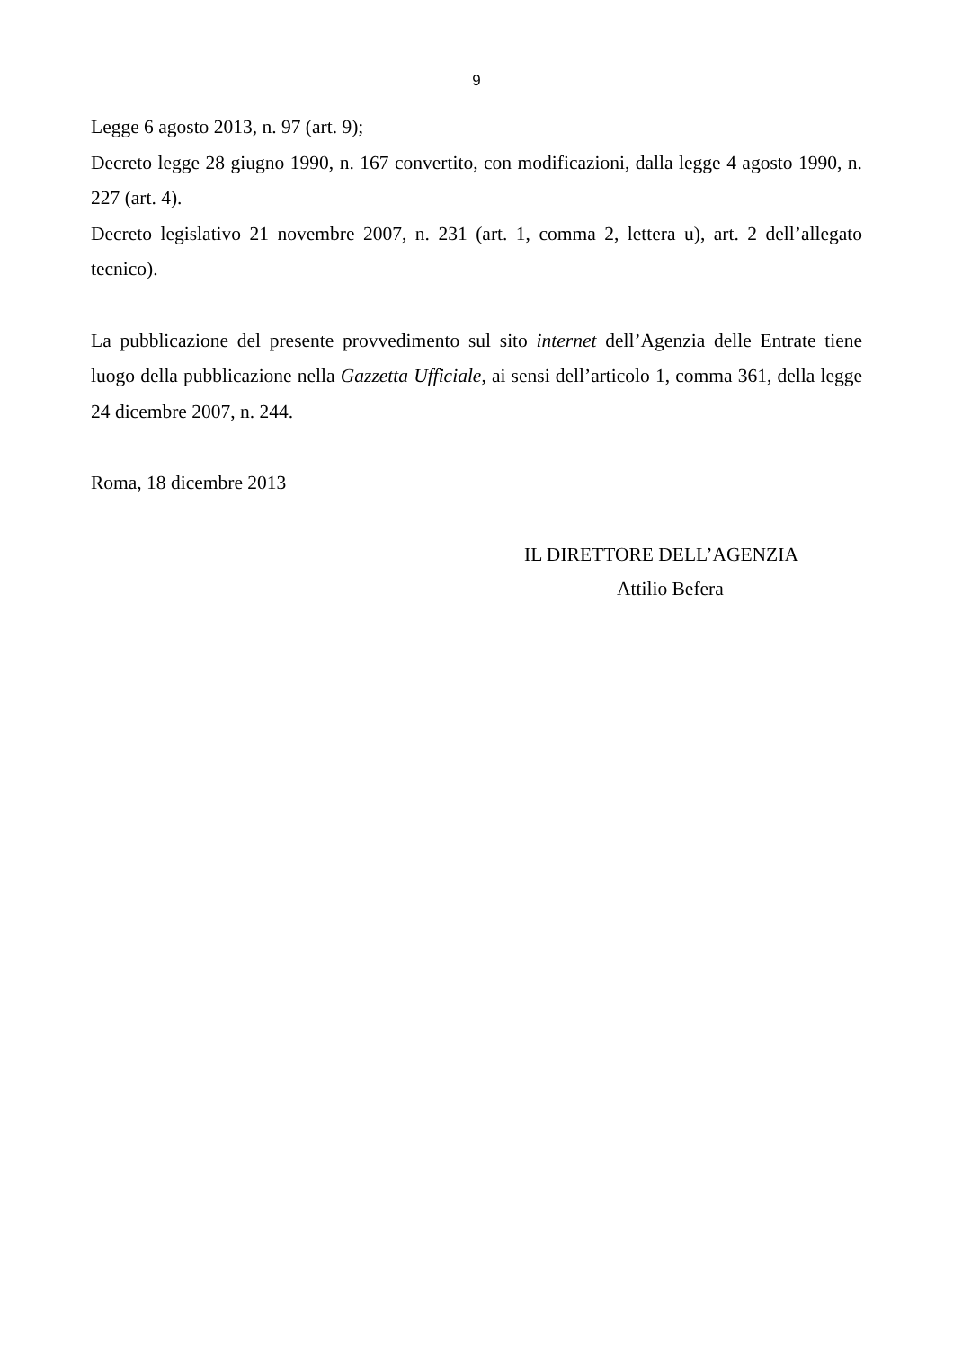9
Legge 6 agosto 2013, n. 97 (art. 9);
Decreto legge 28 giugno 1990, n. 167 convertito, con modificazioni, dalla legge 4 agosto 1990, n. 227 (art. 4).
Decreto legislativo 21 novembre 2007, n. 231 (art. 1, comma 2, lettera u), art. 2 dell’allegato tecnico).
La pubblicazione del presente provvedimento sul sito internet dell’Agenzia delle Entrate tiene luogo della pubblicazione nella Gazzetta Ufficiale, ai sensi dell’articolo 1, comma 361, della legge 24 dicembre 2007, n. 244.
Roma, 18 dicembre 2013
IL DIRETTORE DELL’AGENZIA
Attilio Befera